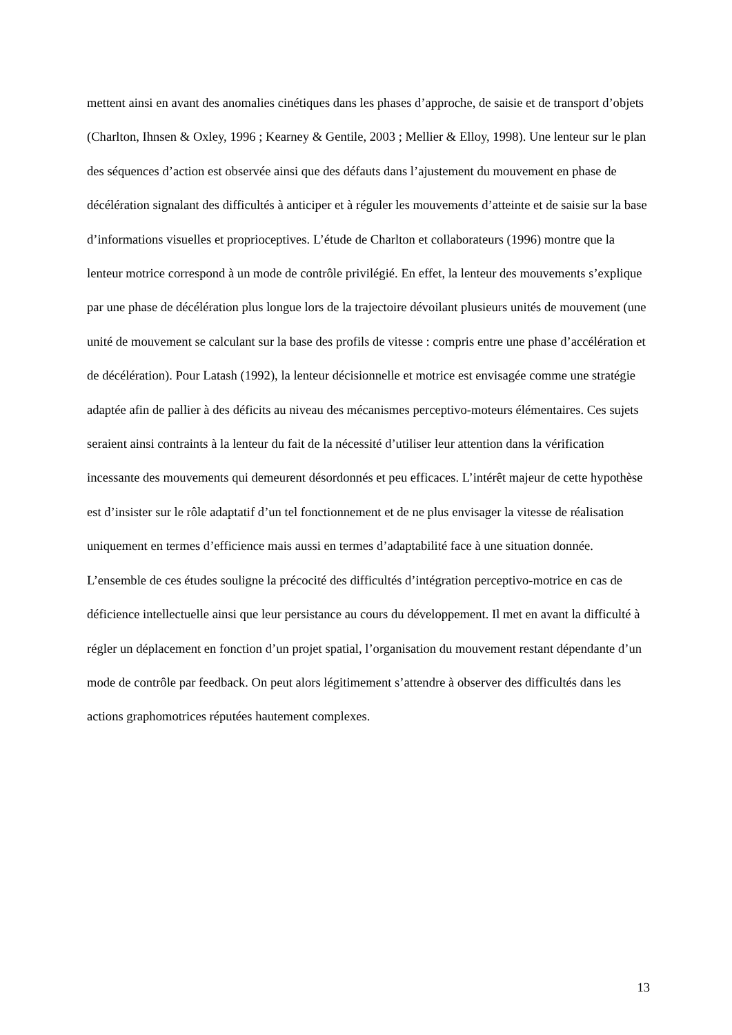mettent ainsi en avant des anomalies cinétiques dans les phases d’approche, de saisie et de transport d’objets (Charlton, Ihnsen & Oxley, 1996 ; Kearney & Gentile, 2003 ; Mellier & Elloy, 1998). Une lenteur sur le plan des séquences d’action est observée ainsi que des défauts dans l’ajustement du mouvement en phase de décélération signalant des difficultés à anticiper et à réguler les mouvements d’atteinte et de saisie sur la base d’informations visuelles et proprioceptives. L’étude de Charlton et collaborateurs (1996) montre que la lenteur motrice correspond à un mode de contrôle privilégié. En effet, la lenteur des mouvements s’explique par une phase de décélération plus longue lors de la trajectoire dévoilant plusieurs unités de mouvement (une unité de mouvement se calculant sur la base des profils de vitesse : compris entre une phase d’accélération et de décélération). Pour Latash (1992), la lenteur décisionnelle et motrice est envisagée comme une stratégie adaptée afin de pallier à des déficits au niveau des mécanismes perceptivo-moteurs élémentaires. Ces sujets seraient ainsi contraints à la lenteur du fait de la nécessité d’utiliser leur attention dans la vérification incessante des mouvements qui demeurent désordonnés et peu efficaces. L’intérêt majeur de cette hypothèse est d’insister sur le rôle adaptatif d’un tel fonctionnement et de ne plus envisager la vitesse de réalisation uniquement en termes d’efficience mais aussi en termes d’adaptabilité face à une situation donnée. L’ensemble de ces études souligne la précocité des difficultés d’intégration perceptivo-motrice en cas de déficience intellectuelle ainsi que leur persistance au cours du développement. Il met en avant la difficulté à régler un déplacement en fonction d’un projet spatial, l’organisation du mouvement restant dépendante d’un mode de contrôle par feedback. On peut alors légitimement s’attendre à observer des difficultés dans les actions graphomotrices réputées hautement complexes.
13